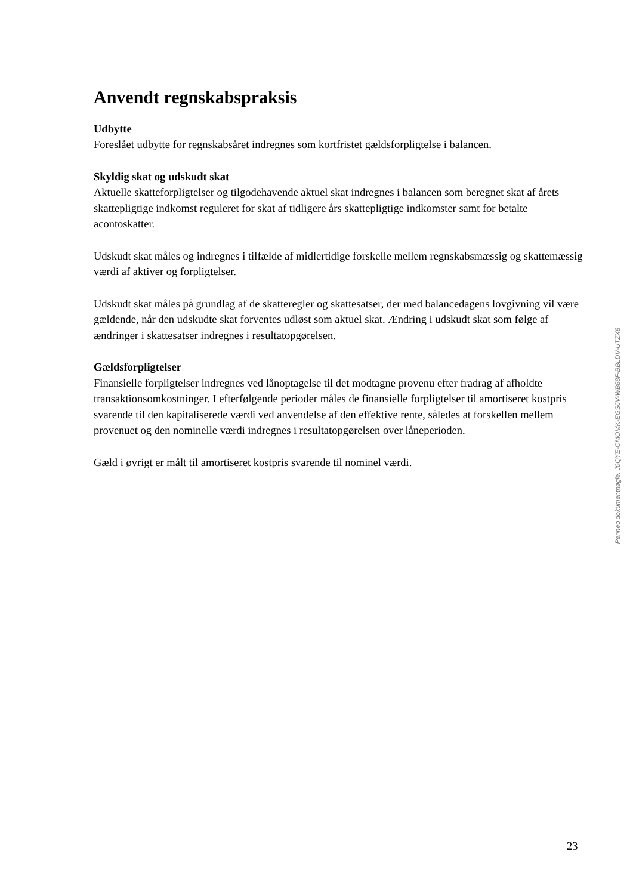Anvendt regnskabspraksis
Udbytte
Foreslået udbytte for regnskabsåret indregnes som kortfristet gældsforpligtelse i balancen.
Skyldig skat og udskudt skat
Aktuelle skatteforpligtelser og tilgodehavende aktuel skat indregnes i balancen som beregnet skat af årets skattepligtige indkomst reguleret for skat af tidligere års skattepligtige indkomster samt for betalte acontoskatter.
Udskudt skat måles og indregnes i tilfælde af midlertidige forskelle mellem regnskabsmæssig og skattemæssig værdi af aktiver og forpligtelser.
Udskudt skat måles på grundlag af de skatteregler og skattesatser, der med balancedagens lovgivning vil være gældende, når den udskudte skat forventes udløst som aktuel skat. Ændring i udskudt skat som følge af ændringer i skattesatser indregnes i resultatopgørelsen.
Gældsforpligtelser
Finansielle forpligtelser indregnes ved lånoptagelse til det modtagne provenu efter fradrag af afholdte transaktionsomkostninger. I efterfølgende perioder måles de finansielle forpligtelser til amortiseret kostpris svarende til den kapitaliserede værdi ved anvendelse af den effektive rente, således at forskellen mellem provenuet og den nominelle værdi indregnes i resultatopgørelsen over låneperioden.
Gæld i øvrigt er målt til amortiseret kostpris svarende til nominel værdi.
Penneo dokumentnøgle: J0QYE-OMOMK-EGS6V-WB88F-BBLDV-UTZX8
23